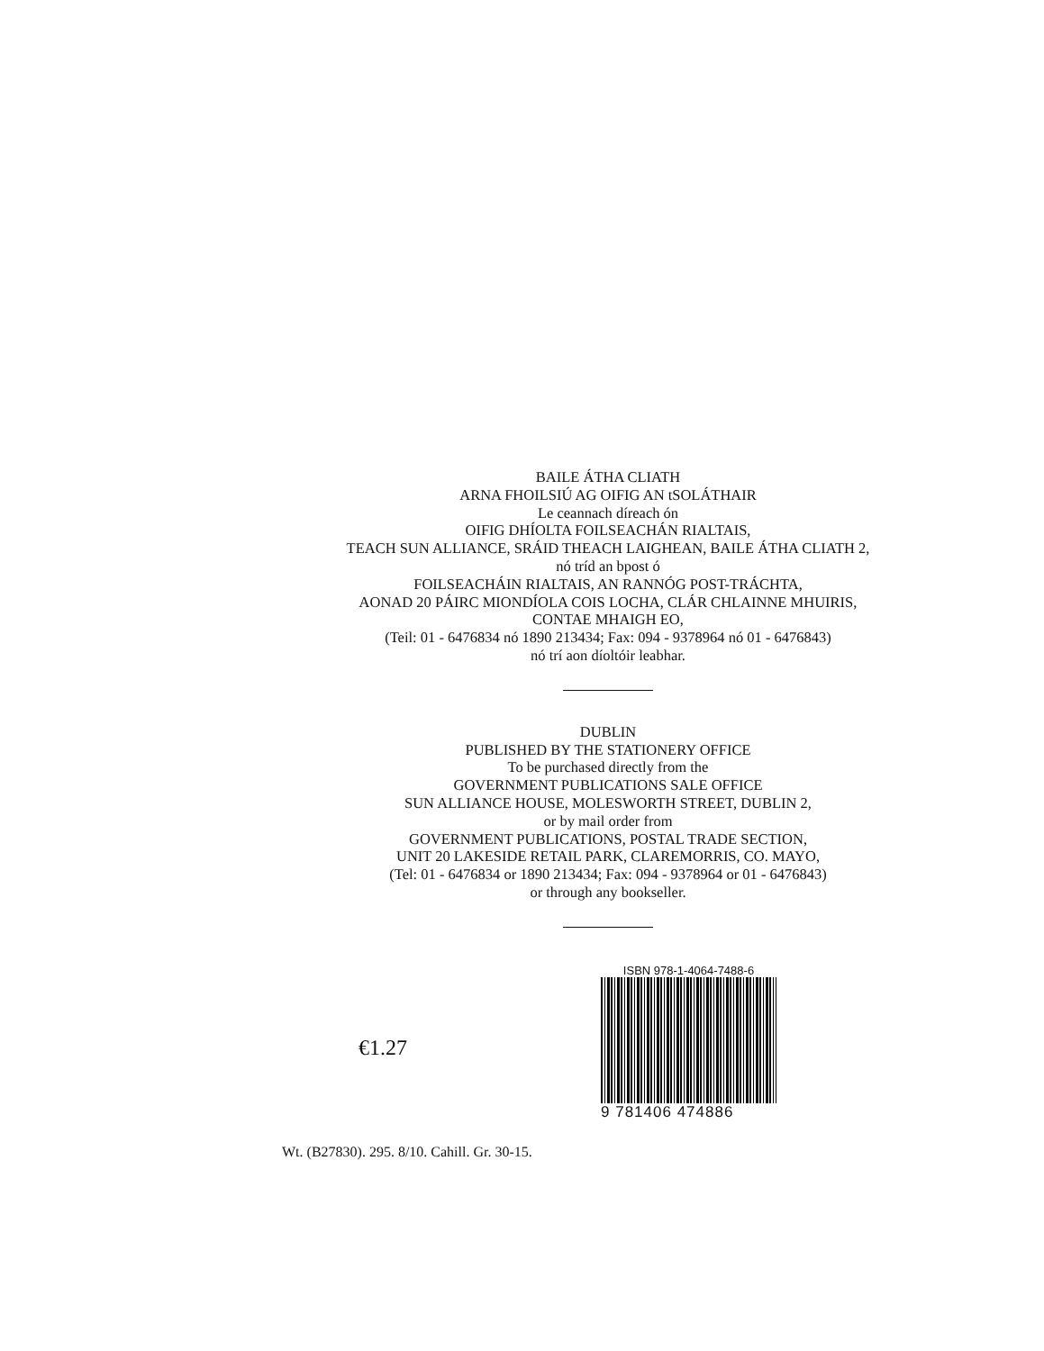BAILE ÁTHA CLIATH
ARNA FHOILSIÚ AG OIFIG AN tSOLÁTHAIR
Le ceannach díreach ón
OIFIG DHÍOLTA FOILSEACHÁN RIALTAIS,
TEACH SUN ALLIANCE, SRÁID THEACH LAIGHEAN, BAILE ÁTHA CLIATH 2,
nó tríd an bpost ó
FOILSEACHÁIN RIALTAIS, AN RANNÓG POST-TRÁCHTA,
AONAD 20 PÁIRC MIONDÍOLA COIS LOCHA, CLÁR CHLAINNE MHUIRIS,
CONTAE MHAIGH EO,
(Teil: 01 - 6476834 nó 1890 213434; Fax: 094 - 9378964 nó 01 - 6476843)
nó trí aon díoltóir leabhar.
DUBLIN
PUBLISHED BY THE STATIONERY OFFICE
To be purchased directly from the
GOVERNMENT PUBLICATIONS SALE OFFICE
SUN ALLIANCE HOUSE, MOLESWORTH STREET, DUBLIN 2,
or by mail order from
GOVERNMENT PUBLICATIONS, POSTAL TRADE SECTION,
UNIT 20 LAKESIDE RETAIL PARK, CLAREMORRIS, CO. MAYO,
(Tel: 01 - 6476834 or 1890 213434; Fax: 094 - 9378964 or 01 - 6476843)
or through any bookseller.
€1.27
ISBN 978-1-4064-7488-6
9 781406 474886
Wt. (B27830). 295. 8/10. Cahill. Gr. 30-15.